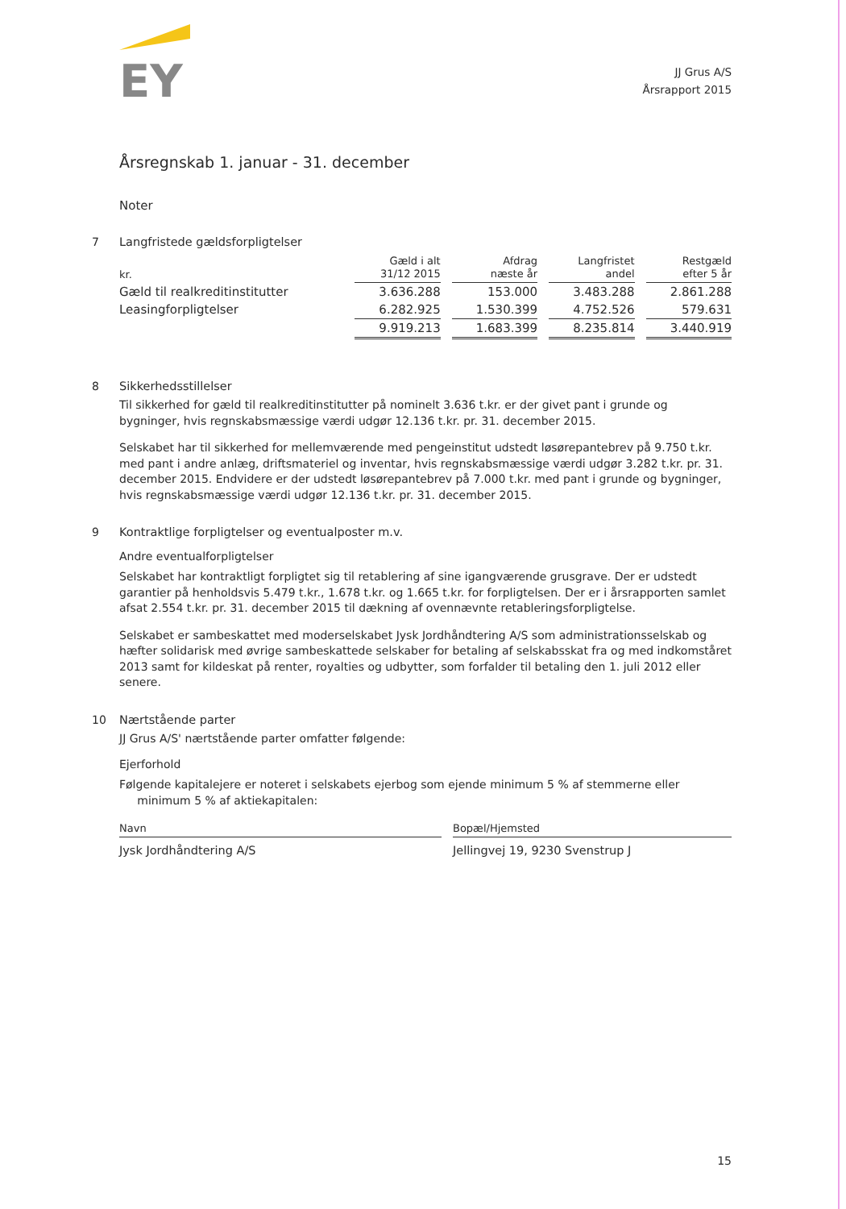EY
JJ Grus A/S
Årsrapport 2015
Årsregnskab 1. januar - 31. december
Noter
7
Langfristede gældsforpligtelser
| kr. | Gæld i alt 31/12 2015 | | Afdrag næste år | | Langfristet andel | | Restgæld efter 5 år |
| --- | --- | --- | --- | --- | --- | --- | --- |
| Gæld til realkreditinstitutter | 3.636.288 | | 153.000 | | 3.483.288 | | 2.861.288 |
| Leasingforpligtelser | 6.282.925 | | 1.530.399 | | 4.752.526 | | 579.631 |
| | 9.919.213 | | 1.683.399 | | 8.235.814 | | 3.440.919 |
8
Sikkerhedsstillelser
Til sikkerhed for gæld til realkreditinstitutter på nominelt 3.636 t.kr. er der givet pant i grunde og bygninger, hvis regnskabsmæssige værdi udgør 12.136 t.kr. pr. 31. december 2015.
Selskabet har til sikkerhed for mellemværende med pengeinstitut udstedt løsørepantebrev på 9.750 t.kr. med pant i andre anlæg, driftsmateriel og inventar, hvis regnskabsmæssige værdi udgør 3.282 t.kr. pr. 31. december 2015. Endvidere er der udstedt løsørepantebrev på 7.000 t.kr. med pant i grunde og bygninger, hvis regnskabsmæssige værdi udgør 12.136 t.kr. pr. 31. december 2015.
9
Kontraktlige forpligtelser og eventualposter m.v.
Andre eventualforpligtelser
Selskabet har kontraktligt forpligtet sig til retablering af sine igangværende grusgrave. Der er udstedt garantier på henholdsvis 5.479 t.kr., 1.678 t.kr. og 1.665 t.kr. for forpligtelsen. Der er i årsrapporten samlet afsat 2.554 t.kr. pr. 31. december 2015 til dækning af ovennævnte retableringsforpligtelse.
Selskabet er sambeskattet med moderselskabet Jysk Jordhåndtering A/S som administrationsselskab og hæfter solidarisk med øvrige sambeskattede selskaber for betaling af selskabsskat fra og med indkomståret 2013 samt for kildeskat på renter, royalties og udbytter, som forfalder til betaling den 1. juli 2012 eller senere.
10
Nærtstående parter
JJ Grus A/S' nærtstående parter omfatter følgende:
Ejerforhold
Følgende kapitalejere er noteret i selskabets ejerbog som ejende minimum 5 % af stemmerne eller
minimum 5 % af aktiekapitalen:
| Navn | | Bopæl/Hjemsted |
| --- | --- | --- |
| Jysk Jordhåndtering A/S | | Jellingvej 19, 9230 Svenstrup J |
15